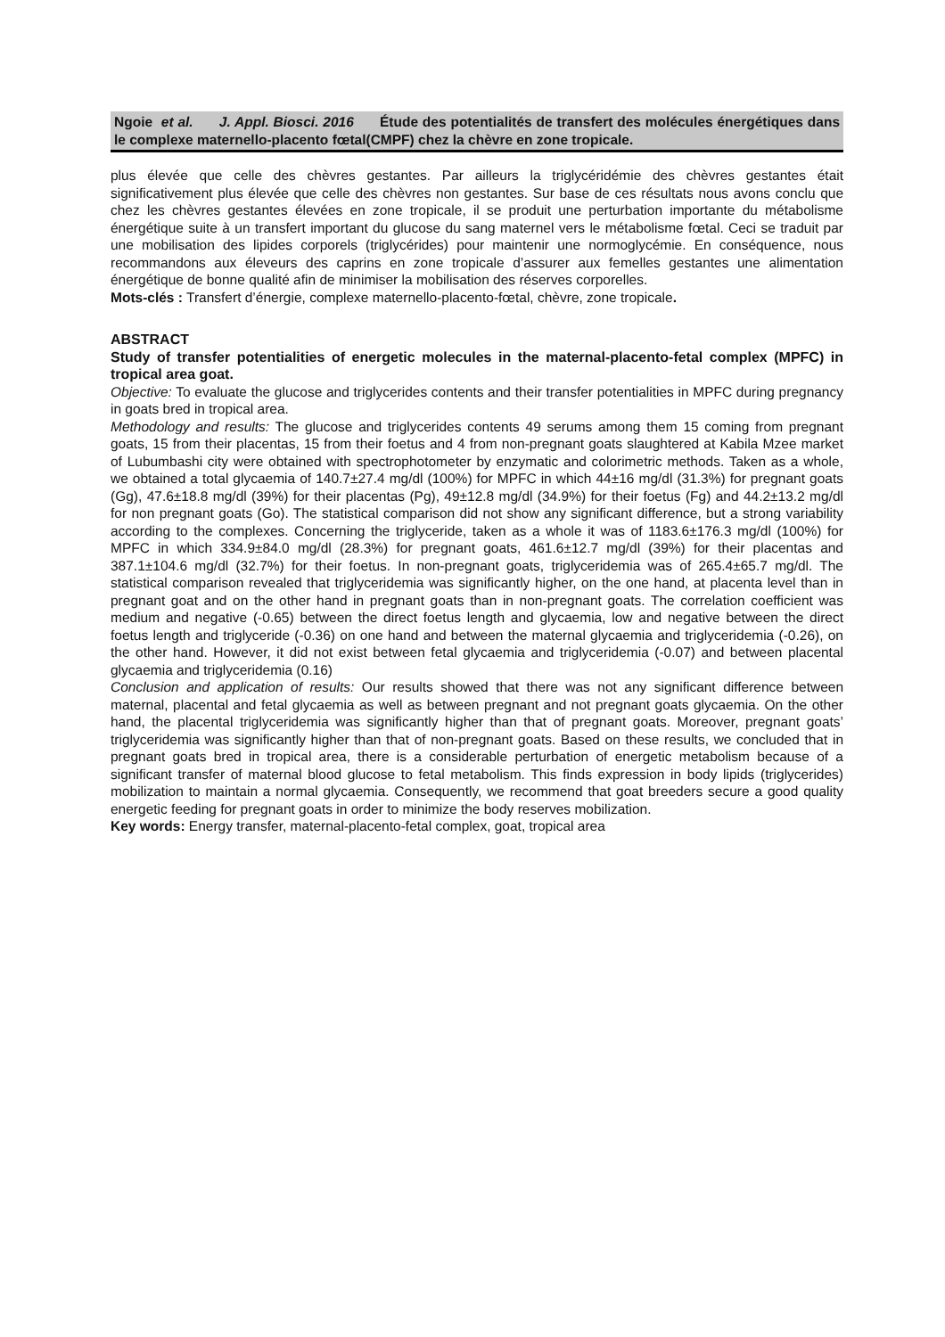Ngoie et al. J. Appl. Biosci. 2016 Étude des potentialités de transfert des molécules énergétiques dans le complexe maternello-placento fœtal(CMPF) chez la chèvre en zone tropicale.
plus élevée que celle des chèvres gestantes. Par ailleurs la triglycéridémie des chèvres gestantes était significativement plus élevée que celle des chèvres non gestantes. Sur base de ces résultats nous avons conclu que chez les chèvres gestantes élevées en zone tropicale, il se produit une perturbation importante du métabolisme énergétique suite à un transfert important du glucose du sang maternel vers le métabolisme fœtal. Ceci se traduit par une mobilisation des lipides corporels (triglycérides) pour maintenir une normoglycémie. En conséquence, nous recommandons aux éleveurs des caprins en zone tropicale d’assurer aux femelles gestantes une alimentation énergétique de bonne qualité afin de minimiser la mobilisation des réserves corporelles.
Mots-clés : Transfert d’énergie, complexe maternello-placento-fœtal, chèvre, zone tropicale.
ABSTRACT
Study of transfer potentialities of energetic molecules in the maternal-placento-fetal complex (MPFC) in tropical area goat.
Objective: To evaluate the glucose and triglycerides contents and their transfer potentialities in MPFC during pregnancy in goats bred in tropical area.
Methodology and results: The glucose and triglycerides contents 49 serums among them 15 coming from pregnant goats, 15 from their placentas, 15 from their foetus and 4 from non-pregnant goats slaughtered at Kabila Mzee market of Lubumbashi city were obtained with spectrophotometer by enzymatic and colorimetric methods. Taken as a whole, we obtained a total glycaemia of 140.7±27.4 mg/dl (100%) for MPFC in which 44±16 mg/dl (31.3%) for pregnant goats (Gg), 47.6±18.8 mg/dl (39%) for their placentas (Pg), 49±12.8 mg/dl (34.9%) for their foetus (Fg) and 44.2±13.2 mg/dl for non pregnant goats (Go). The statistical comparison did not show any significant difference, but a strong variability according to the complexes. Concerning the triglyceride, taken as a whole it was of 1183.6±176.3 mg/dl (100%) for MPFC in which 334.9±84.0 mg/dl (28.3%) for pregnant goats, 461.6±12.7 mg/dl (39%) for their placentas and 387.1±104.6 mg/dl (32.7%) for their foetus. In non-pregnant goats, triglyceridemia was of 265.4±65.7 mg/dl. The statistical comparison revealed that triglyceridemia was significantly higher, on the one hand, at placenta level than in pregnant goat and on the other hand in pregnant goats than in non-pregnant goats. The correlation coefficient was medium and negative (-0.65) between the direct foetus length and glycaemia, low and negative between the direct foetus length and triglyceride (-0.36) on one hand and between the maternal glycaemia and triglyceridemia (-0.26), on the other hand. However, it did not exist between fetal glycaemia and triglyceridemia (-0.07) and between placental glycaemia and triglyceridemia (0.16)
Conclusion and application of results: Our results showed that there was not any significant difference between maternal, placental and fetal glycaemia as well as between pregnant and not pregnant goats glycaemia. On the other hand, the placental triglyceridemia was significantly higher than that of pregnant goats. Moreover, pregnant goats’ triglyceridemia was significantly higher than that of non-pregnant goats. Based on these results, we concluded that in pregnant goats bred in tropical area, there is a considerable perturbation of energetic metabolism because of a significant transfer of maternal blood glucose to fetal metabolism. This finds expression in body lipids (triglycerides) mobilization to maintain a normal glycaemia. Consequently, we recommend that goat breeders secure a good quality energetic feeding for pregnant goats in order to minimize the body reserves mobilization.
Key words: Energy transfer, maternal-placento-fetal complex, goat, tropical area